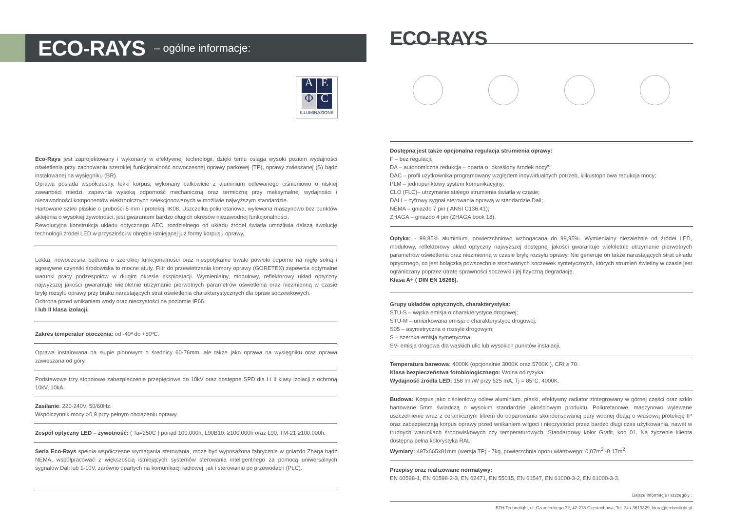ECO-RAYS
– ogólne informacje:
A
E
Φ
C
ILLUMINAZIONE
Eco-Rays jest zaprojektowany i wykonany w efektywnej technologii, dzięki temu osiąga wysoki poziom wydajności oświetlenia przy zachowaniu szerokiej funkcjonalność nowoczesnej oprawy parkowej (TP), oprawy zwieszanej (S) bądź instalowanej na wysięgniku (BR).
Oprawa posiada współczesny, lekki korpus, wykonany całkowicie z aluminium odlewanego ciśnieniowo o niskiej zawartości miedzi, zapewnia wysoką odporność mechaniczną oraz termiczną przy maksymalnej wydajności i niezawodności komponentów elektronicznych selekcjonowanych w możliwie najwyższym standardzie.
Hartowane szkło płaskie o grubości 5 mm i protekcji IK08. Uszczelka poliuretanowa, wylewana maszynowo bez punktów sklejenia o wysokiej żywotności, jest gwarantem bardzo długich okresów niezawodnej funkcjonalności.
Rewolucyjna konstrukcja układu optycznego AEC, rozdzielnego od układu źródeł światła umożliwia dalszą ewolucję technologii źródeł LED w przyszłości w obrębie istniejącej już formy korpusu oprawy.
Lekka, nowoczesna budowa o szerokiej funkcjonalności oraz niespotykanie trwałe powłoki odporne na mgłę solną i agresywne czynniki środowiska to mocne atuty. Filtr do przewietrzania komory oprawy (GORETEX) zapewnia optymalne warunki pracy podzespołów w długim okresie eksploatacji. Wymienialny, modułowy, reflektorowy układ optyczny najwyższej jakości gwarantuje wieloletnie utrzymanie pierwotnych parametrów oświetlenia oraz niezmienną w czasie bryłę rozsyłu oprawy przy braku narastających strat oświetlenia charakterystycznych dla opraw soczewkowych.
Ochrona przed wnikaniem wody oraz nieczystości na poziomie IP66.
I lub II klasa izolacji.
Zakres temperatur otoczenia: od -40º do +50ºC.
Oprawa instalowana na słupie pionowym o średnicy 60-76mm, ale także jako oprawa na wysięgniku oraz oprawa zawieszana od góry.
Podstawowe trzy stopniowe zabezpieczenie przepięciowe do 10kV oraz dostępne SPD dla I i II klasy izolacji z ochroną 10kV, 10kA.
Zasilanie: 220-240V, 50/60Hz.
Współczynnik mocy >0,9 przy pełnym obciążeniu oprawy.
Zespół optyczny LED – żywotność: ( Ta=250C ) ponad 100.000h, L90B10. ≥100.000h oraz L90, TM-21 ≥100.000h.
Seria Eco-Rays spełnia współczesne wymagania sterowania, może być wyposażona fabrycznie w gniazdo Zhaga bądź NEMA, współpracować z większością istniejących systemów sterowania inteligentnego za pomocą uniwersalnych sygnałów Dali lub 1-10V, zarówno opartych na komunikacji radiowej, jak i sterowaniu po przewodach (PLC).
ECO-RAYS
Dostępna jest także opcjonalna regulacja strumienia oprawy:
F – bez regulacji;
DA – autonomiczna redukcja – oparta o „określony środek nocy”;
DAC – profil użytkownika programowany względem indywidualnych potrzeb, kilkustopniowa redukcja mocy;
PLM – jednopunktowy system komunikacyjny;
CLO (FLC)– utrzymanie stałego strumienia światła w czasie;
DALI – cyfrowy sygnał sterowania oprawą w standardzie Dali;
NEMA – gniazdo 7 pin ( ANSI C136.41);
ZHAGA – gniazdo 4 pin (ZHAGA book 18).
Optyka: - 99,85% aluminium, powierzchniowo wzbogacana do 99,95%. Wymienialny niezależnie od źródeł LED, modułowy, reflektorowy układ optyczny najwyższej dostępnej jakości gwarantuje wieloletnie utrzymanie pierwotnych parametrów oświetlenia oraz niezmienną w czasie bryłę rozsyłu oprawy. Nie generuje on także narastających strat układu optycznego, co jest bolączką powszechnie stosowanych soczewek syntetycznych, których strumień świetlny w czasie jest ograniczany poprzez utratę sprawności soczewki i jej fizyczną degradację.
Klasa A+ ( DIN EN 16268).
Grupy układów optycznych, charakterystyka:
STU-S – wąska emisja o charakterystyce drogowej;
STU-M – umiarkowana emisja o charakterystyce drogowej;
S05 – asymetryczna o rozsyle drogowym;
S – szeroka emisja symetryczna;
SV- emisja drogowa dla wąskich ulic lub wysokich punktów instalacji.
Temperatura barwowa: 4000K (opcjonalnie 3000K oraz 5700K ), CRI ≥ 70.
Klasa bezpieczeństwa fotobiologicznego: Wolna od ryzyka.
Wydajność źródła LED: 158 lm /W przy 525 mA, Tj = 85°C, 4000K.
Budowa: Korpus jako ciśnieniowy odlew aluminium, płaski, efektywny radiator zintegrowany w górnej części oraz szkło hartowane 5mm świadczą o wysokim standardzie jakościowym produktu. Poliuretanowe, maszynowo wylewane uszczelnienie wraz z ceramicznym filtrem do odparowania skondensowanej pary wodnej dbają o właściwą protekcję IP oraz zabezpieczają korpus oprawy przed wnikaniem wilgoci i nieczystości przez bardzo długi czas użytkowania, nawet w trudnych warunkach środowiskowych czy temperaturowych. Standardowy kolor Grafit, kod 01. Na życzenie klienta dostępna pełna kolorystyka RAL.
Wymiary: 497x665x81mm (wersja TP) - 7kg, powierzchnia oporu wiatrowego: 0,07m<sup>2</sup> -0,17m<sup>2</sup>.
Przepisy oraz realizowane normatywy:
EN 60598-1, EN 60598-2-3, EN 62471, EN 55015, EN 61547, EN 61000-3-2, EN 61000-3-3.
Dalsze informacje i szczegóły :
BTH Technolight, ul. Czarnieckiego 32, 42-218 Częstochowa, Tel. 34 / 3613329, biuro@technolight.pl